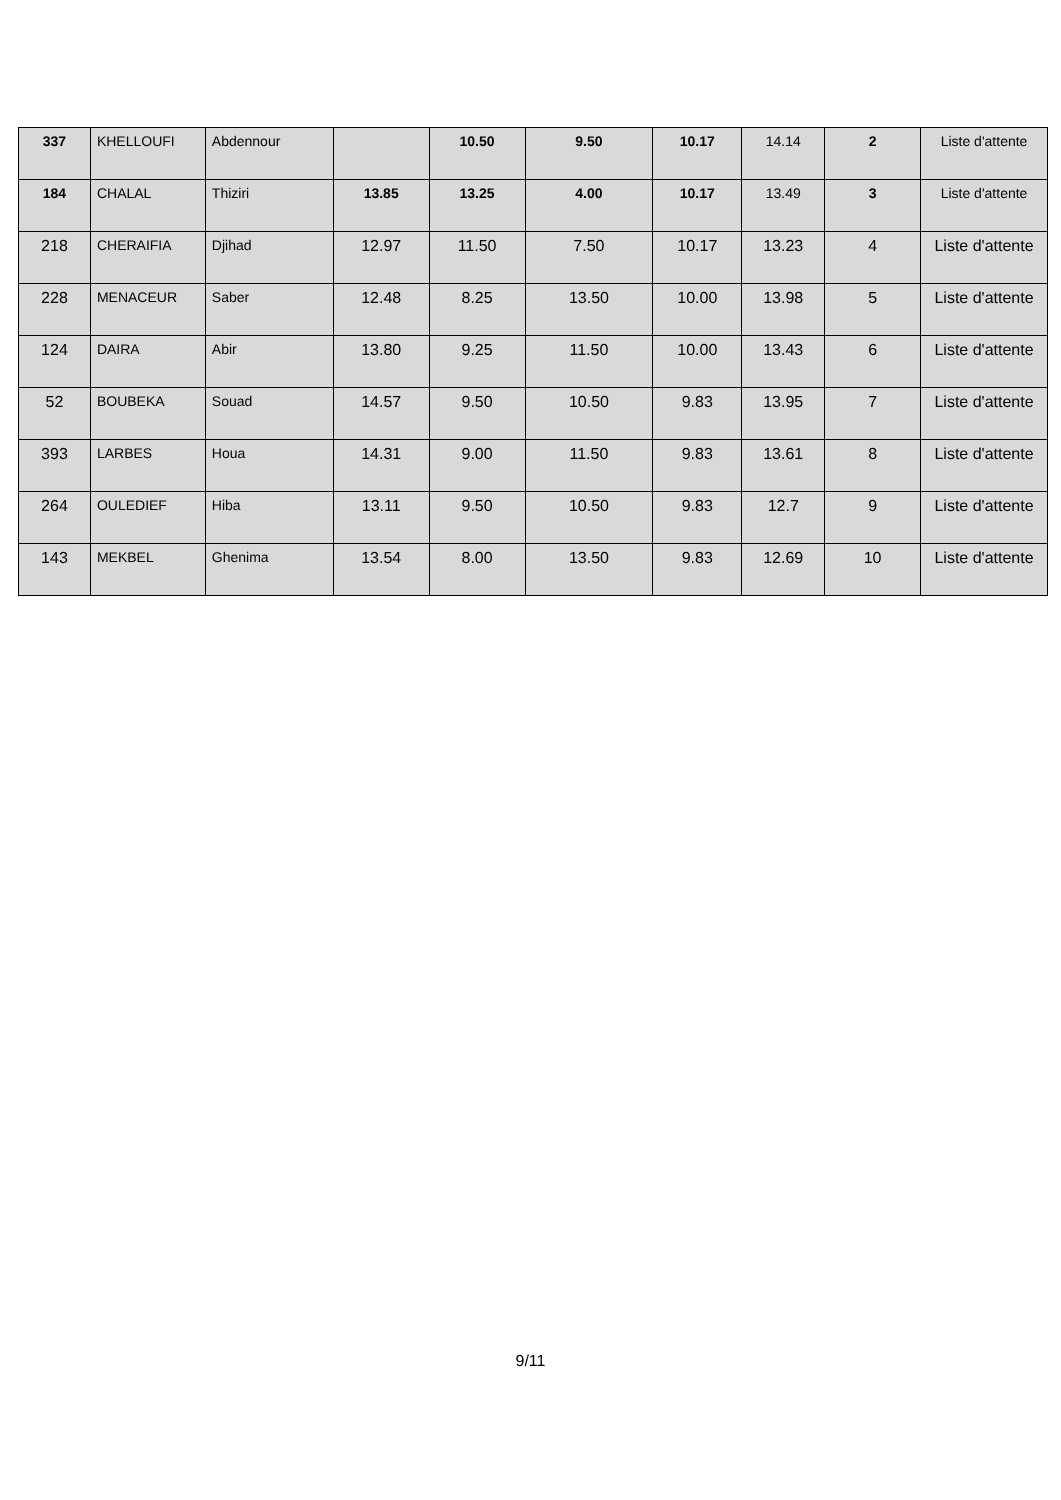| 337 | KHELLOUFI | Abdennour | | 10.50 | 9.50 | 10.17 | 14.14 | 2 | Liste d'attente |
| 184 | CHALAL | Thiziri | 13.85 | 13.25 | 4.00 | 10.17 | 13.49 | 3 | Liste d'attente |
| 218 | CHERAIFIA | Djihad | 12.97 | 11.50 | 7.50 | 10.17 | 13.23 | 4 | Liste d'attente |
| 228 | MENACEUR | Saber | 12.48 | 8.25 | 13.50 | 10.00 | 13.98 | 5 | Liste d'attente |
| 124 | DAIRA | Abir | 13.80 | 9.25 | 11.50 | 10.00 | 13.43 | 6 | Liste d'attente |
| 52 | BOUBEKA | Souad | 14.57 | 9.50 | 10.50 | 9.83 | 13.95 | 7 | Liste d'attente |
| 393 | LARBES | Houa | 14.31 | 9.00 | 11.50 | 9.83 | 13.61 | 8 | Liste d'attente |
| 264 | OULEDIEF | Hiba | 13.11 | 9.50 | 10.50 | 9.83 | 12.7 | 9 | Liste d'attente |
| 143 | MEKBEL | Ghenima | 13.54 | 8.00 | 13.50 | 9.83 | 12.69 | 10 | Liste d'attente |
9/11